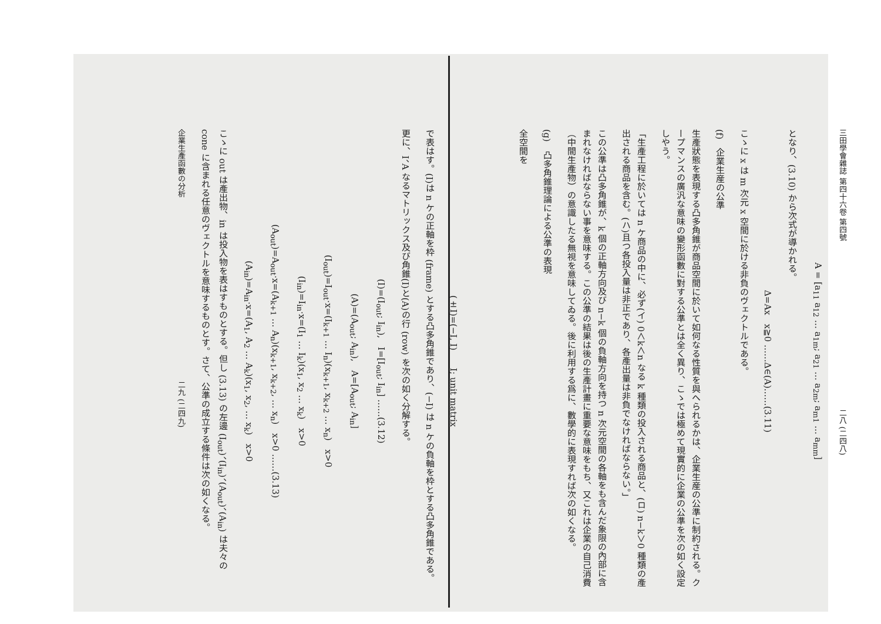三田學會雜誌 第四十六卷 第四號　　　　　　　　　　　　　　　　　　　　　　二八 (二四八)
A = [a<sub>11</sub> a<sub>12</sub> … a<sub>1m</sub>; a<sub>21</sub> … a<sub>2m</sub>; a<sub>m1</sub> … a<sub>mm</sub>]
となり、(3.10) から次式が導かれる。
Δ=Ax　x≧0 ……Δ∈(A)……(3.11)
こゝに x は m 次元 x 空間に於ける非負のヴェクトルである。
(f)　企業生産の公準
生產狀態を表現する凸多角錐が商品空間に於いて如何なる性質を與へられるかは、企業生産の公準に制約される。クープマンスの廣汎な意味の變形函數に對する公準とは全く異り、こゝでは極めて現實的に企業の公準を次の如く設定しやう。
「生產工程に於いては n ケ商品の中に、必ず(イ) 0＜k＜n なる k 種類の投入される商品と、(ロ) n−k＞0 種類の產出される商品を含む。(ハ)且つ各投入量は非正であり、各產出量は非負でなければならない。」
この公準は凸多角錐が、k 個の正軸方向及び n−k 個の負軸方向を持つ n 次元空間の各軸をも含んだ象限の內部に含まれなければならない事を意味する。この公準の結果は後の生產計畫に重要な意味をもち、又これは企業の自己消費（中間生產物）の意識したる無視を意味してゐる。後に利用する爲に、數學的に表現すれば次の如くなる。
(g)　凸多角錐理論による公準の表現
全空間を
(±I)=(−I, I)　　I; unit matrix
で表はす。(I)は n ケの正軸を枠 (frame) とする凸多角錐であり、(−I) は n ケの負軸を枠とする凸多角錐である。
更に、I、A なるマトリックス及び角錐(I)と(A)の行 (row) を次の如く分解する。
(I)=(I<sub>out</sub>; I<sub>in</sub>),　I=[I<sub>out</sub>; I<sub>in</sub>] ……(3.12)
(A)=(A<sub>out</sub>; A<sub>in</sub>),　A=[A<sub>out</sub>; A<sub>in</sub>]
(I<sub>out</sub>)=I<sub>out</sub>·x=(I<sub>k+1</sub> … I<sub>n</sub>)(x<sub>k+1</sub>, x<sub>k+2</sub> … x<sub>n</sub>)　x>0
(I<sub>in</sub>)=I<sub>in</sub>·x=(I<sub>1</sub> … I<sub>k</sub>)(x<sub>1</sub>, x<sub>2</sub> … x<sub>k</sub>)　x>0
(A<sub>out</sub>)=A<sub>out</sub>·x=(A<sub>k+1</sub> … A<sub>n</sub>)(x<sub>k+1</sub>, x<sub>k+2</sub>, … x<sub>n</sub>)　x>0 ……(3.13)
(A<sub>in</sub>)=A<sub>in</sub>·x=(A<sub>1</sub>, A<sub>2</sub> … A<sub>k</sub>)(x<sub>1</sub>, x<sub>2</sub>, … x<sub>k</sub>)　x>0
こゝに out は產出物、in は投入物を表はすものとする。但し (3.13) の左邊 (I<sub>out</sub>)、(I<sub>in</sub>)、(A<sub>out</sub>)、(A<sub>in</sub>) は夫々の cone に含まれる任意のヴェクトルを意味するものとす。さて、公準の成立する條件は次の如くなる。
企業生產函數の分析　　　　　　　　　　　　　　　　　　　　　　　　二九 (二四九)